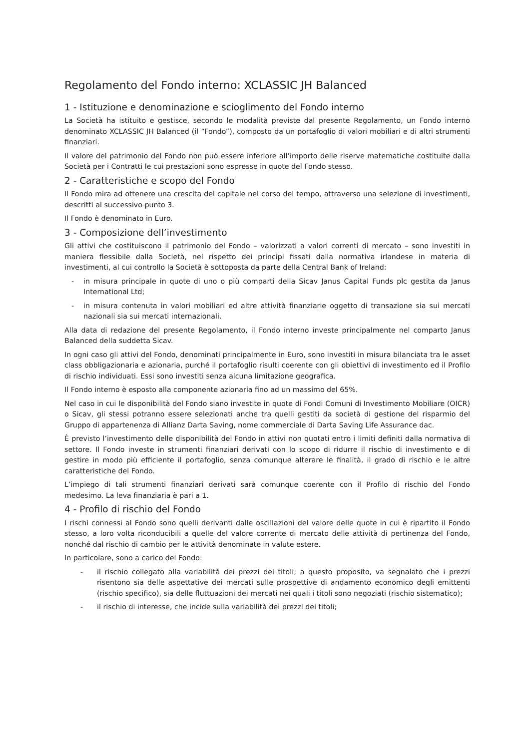Regolamento del Fondo interno: XCLASSIC JH Balanced
1 - Istituzione e denominazione e scioglimento del Fondo interno
La Società ha istituito e gestisce, secondo le modalità previste dal presente Regolamento, un Fondo interno denominato XCLASSIC JH Balanced (il “Fondo”), composto da un portafoglio di valori mobiliari e di altri strumenti finanziari.
Il valore del patrimonio del Fondo non può essere inferiore all’importo delle riserve matematiche costituite dalla Società per i Contratti le cui prestazioni sono espresse in quote del Fondo stesso.
2 - Caratteristiche e scopo del Fondo
Il Fondo mira ad ottenere una crescita del capitale nel corso del tempo, attraverso una selezione di investimenti, descritti al successivo punto 3.
Il Fondo è denominato in Euro.
3 - Composizione dell’investimento
Gli attivi che costituiscono il patrimonio del Fondo – valorizzati a valori correnti di mercato – sono investiti in maniera flessibile dalla Società, nel rispetto dei principi fissati dalla normativa irlandese in materia di investimenti, al cui controllo la Società è sottoposta da parte della Central Bank of Ireland:
- in misura principale in quote di uno o più comparti della Sicav Janus Capital Funds plc gestita da Janus International Ltd;
- in misura contenuta in valori mobiliari ed altre attività finanziarie oggetto di transazione sia sui mercati nazionali sia sui mercati internazionali.
Alla data di redazione del presente Regolamento, il Fondo interno investe principalmente nel comparto Janus Balanced della suddetta Sicav.
In ogni caso gli attivi del Fondo, denominati principalmente in Euro, sono investiti in misura bilanciata tra le asset class obbligazionaria e azionaria, purché il portafoglio risulti coerente con gli obiettivi di investimento ed il Profilo di rischio individuati. Essi sono investiti senza alcuna limitazione geografica.
Il Fondo interno è esposto alla componente azionaria fino ad un massimo del 65%.
Nel caso in cui le disponibilità del Fondo siano investite in quote di Fondi Comuni di Investimento Mobiliare (OICR) o Sicav, gli stessi potranno essere selezionati anche tra quelli gestiti da società di gestione del risparmio del Gruppo di appartenenza di Allianz Darta Saving, nome commerciale di Darta Saving Life Assurance dac.
È previsto l’investimento delle disponibilità del Fondo in attivi non quotati entro i limiti definiti dalla normativa di settore. Il Fondo investe in strumenti finanziari derivati con lo scopo di ridurre il rischio di investimento e di gestire in modo più efficiente il portafoglio, senza comunque alterare le finalità, il grado di rischio e le altre caratteristiche del Fondo.
L’impiego di tali strumenti finanziari derivati sarà comunque coerente con il Profilo di rischio del Fondo medesimo. La leva finanziaria è pari a 1.
4 - Profilo di rischio del Fondo
I rischi connessi al Fondo sono quelli derivanti dalle oscillazioni del valore delle quote in cui è ripartito il Fondo stesso, a loro volta riconducibili a quelle del valore corrente di mercato delle attività di pertinenza del Fondo, nonché dal rischio di cambio per le attività denominate in valute estere.
In particolare, sono a carico del Fondo:
- il rischio collegato alla variabilità dei prezzi dei titoli; a questo proposito, va segnalato che i prezzi risentono sia delle aspettative dei mercati sulle prospettive di andamento economico degli emittenti (rischio specifico), sia delle fluttuazioni dei mercati nei quali i titoli sono negoziati (rischio sistematico);
- il rischio di interesse, che incide sulla variabilità dei prezzi dei titoli;